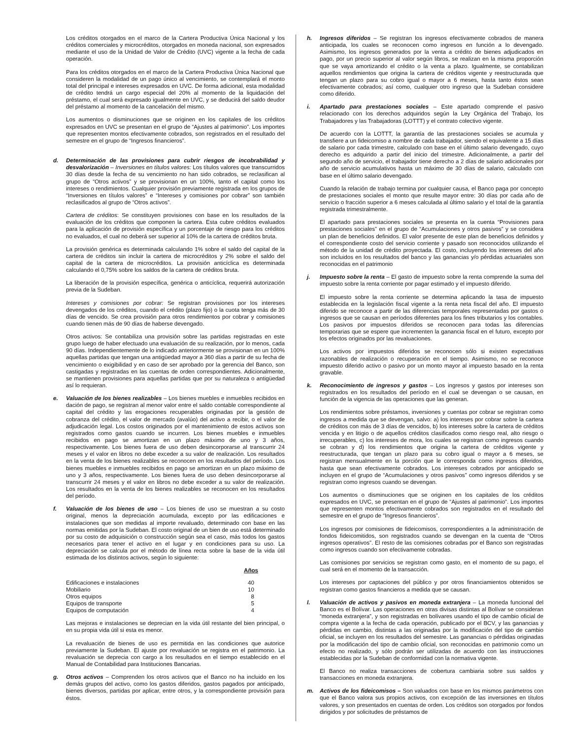Los créditos otorgados en el marco de la Cartera Productiva Única Nacional y los créditos comerciales y microcréditos, otorgados en moneda nacional, son expresados mediante el uso de la Unidad de Valor de Crédito (UVC) vigente a la fecha de cada operación.
Para los créditos otorgados en el marco de la Cartera Productiva Única Nacional que consideren la modalidad de un pago único al vencimiento, se contemplará el monto total del principal e intereses expresados en UVC. De forma adicional, esta modalidad de crédito tendrá un cargo especial del 20% al momento de la liquidación del préstamo, el cual será expresado igualmente en UVC, y se deducirá del saldo deudor del préstamo al momento de la cancelación del mismo.
Los aumentos o disminuciones que se originen en los capitales de los créditos expresados en UVC se presentan en el grupo de “Ajustes al patrimonio”. Los importes que representen montos efectivamente cobrados, son registrados en el resultado del semestre en el grupo de “Ingresos financieros”.
d. Determinación de las provisiones para cubrir riesgos de incobrabilidad y desvalorización – Inversiones en títulos valores: Los títulos valores que transcurridos 30 días desde la fecha de su vencimiento no han sido cobrados, se reclasifican al grupo de “Otros activos” y se provisionan en un 100%, tanto el capital como los intereses o rendimientos. Cualquier provisión previamente registrada en los grupos de “Inversiones en títulos valores” e “Intereses y comisiones por cobrar” son también reclasificados al grupo de “Otros activos”.
Cartera de créditos: Se constituyen provisiones con base en los resultados de la evaluación de los créditos que componen la cartera. Esta cubre créditos evaluados para la aplicación de provisión específica y un porcentaje de riesgo para los créditos no evaluados, el cual no deberá ser superior al 10% de la cartera de créditos bruta.
La provisión genérica es determinada calculando 1% sobre el saldo del capital de la cartera de créditos sin incluir la cartera de microcréditos y 2% sobre el saldo del capital de la cartera de microcréditos. La provisión anticíclica es determinada calculando el 0,75% sobre los saldos de la cartera de créditos bruta.
La liberación de la provisión específica, genérica o anticíclica, requerirá autorización previa de la Sudeban.
Intereses y comisiones por cobrar: Se registran provisiones por los intereses devengados de los créditos, cuando el crédito (plazo fijo) o la cuota tenga más de 30 días de vencido. Se crea provisión para otros rendimientos por cobrar y comisiones cuando tienen más de 90 días de haberse devengado.
Otros activos: Se contabiliza una provisión sobre las partidas registradas en este grupo luego de haber efectuado una evaluación de su realización, por lo menos, cada 90 días. Independientemente de lo indicado anteriormente se provisionan en un 100% aquellas partidas que tengan una antigüedad mayor a 360 días a partir de su fecha de vencimiento o exigibilidad y en caso de ser aprobado por la gerencia del Banco, son castigadas y registradas en las cuentas de orden correspondientes. Adicionalmente, se mantienen provisiones para aquellas partidas que por su naturaleza o antigüedad así lo requieran.
e. Valuación de los bienes realizables – Los bienes muebles e inmuebles recibidos en dación de pago, se registran al menor valor entre el saldo contable correspondiente al capital del crédito y las erogaciones recuperables originadas por la gestión de cobranza del crédito, el valor de mercado (avalúo) del activo a recibir, o el valor de adjudicación legal. Los costos originados por el mantenimiento de estos activos son registrados como gastos cuando se incurren. Los bienes muebles e inmuebles recibidos en pago se amortizan en un plazo máximo de uno y 3 años, respectivamente. Los bienes fuera de uso deben desincorporarse al transcurrir 24 meses y el valor en libros no debe exceder a su valor de realización. Los resultados en la venta de los bienes realizables se reconocen en los resultados del período. Los bienes muebles e inmuebles recibidos en pago se amortizan en un plazo máximo de uno y 3 años, respectivamente. Los bienes fuera de uso deben desincorporarse al transcurrir 24 meses y el valor en libros no debe exceder a su valor de realización. Los resultados en la venta de los bienes realizables se reconocen en los resultados del período.
f. Valuación de los bienes de uso – Los bienes de uso se muestran a su costo original, menos la depreciación acumulada, excepto por las edificaciones e instalaciones que son medidas al importe revaluado, determinado con base en las normas emitidas por la Sudeban. El costo original de un bien de uso está determinado por su costo de adquisición o construcción según sea el caso, más todos los gastos necesarios para tener el activo en el lugar y en condiciones para su uso. La depreciación se calcula por el método de línea recta sobre la base de la vida útil estimada de los distintos activos, según lo siguiente:
| | Años |
| --- | --- |
| Edificaciones e instalaciones | 40 |
| Mobiliario | 10 |
| Otros equipos | 8 |
| Equipos de transporte | 5 |
| Equipos de computación | 4 |
Las mejoras e instalaciones se deprecian en la vida útil restante del bien principal, o en su propia vida útil si esta es menor.
La revaluación de bienes de uso es permitida en las condiciones que autorice previamente la Sudeban. El ajuste por revaluación se registra en el patrimonio. La revaluación se deprecia con cargo a los resultados en el tiempo establecido en el Manual de Contabilidad para Instituciones Bancarias.
g. Otros activos – Comprenden los otros activos que el Banco no ha incluido en los demás grupos del activo, como los gastos diferidos, gastos pagados por anticipado, bienes diversos, partidas por aplicar, entre otros, y la correspondiente provisión para éstos.
h. Ingresos diferidos – Se registran los ingresos efectivamente cobrados de manera anticipada, los cuales se reconocen como ingresos en función a lo devengado. Asimismo, los ingresos generados por la venta a crédito de bienes adjudicados en pago, por un precio superior al valor según libros, se realizan en la misma proporción que se vaya amortizando el crédito o la venta a plazo. Igualmente, se contabilizan aquellos rendimientos que origina la cartera de créditos vigente y reestructurada que tengan un plazo para su cobro igual o mayor a 6 meses, hasta tanto éstos sean efectivamente cobrados; así como, cualquier otro ingreso que la Sudeban considere como diferido.
i. Apartado para prestaciones sociales – Este apartado comprende el pasivo relacionado con los derechos adquiridos según la Ley Orgánica del Trabajo, los Trabajadores y las Trabajadoras (LOTTT) y el contrato colectivo vigente.
De acuerdo con la LOTTT, la garantía de las prestaciones sociales se acumula y transfiere a un fideicomiso a nombre de cada trabajador, siendo el equivalente a 15 días de salario por cada trimestre, calculado con base en el último salario devengado, cuyo derecho es adquirido a partir del inicio del trimestre. Adicionalmente, a partir del segundo año de servicio, el trabajador tiene derecho a 2 días de salario adicionales por año de servicio acumulativos hasta un máximo de 30 días de salario, calculado con base en el último salario devengado.
Cuando la relación de trabajo termina por cualquier causa, el Banco paga por concepto de prestaciones sociales el monto que resulte mayor entre: 30 días por cada año de servicio o fracción superior a 6 meses calculada al último salario y el total de la garantía registrada trimestralmente.
El apartado para prestaciones sociales se presenta en la cuenta “Provisiones para prestaciones sociales” en el grupo de “Acumulaciones y otros pasivos” y se considera un plan de beneficios definidos. El valor presente de este plan de beneficios definidos y el correspondiente costo del servicio corriente y pasado son reconocidos utilizando el método de la unidad de crédito proyectada. El costo, incluyendo los intereses del año son incluidos en los resultados del banco y las ganancias y/o pérdidas actuariales son reconocidas en el patrimonio
j. Impuesto sobre la renta – El gasto de impuesto sobre la renta comprende la suma del impuesto sobre la renta corriente por pagar estimado y el impuesto diferido.
El impuesto sobre la renta corriente se determina aplicando la tasa de impuesto establecida en la legislación fiscal vigente a la renta neta fiscal del año. El impuesto diferido se reconoce a partir de las diferencias temporales representadas por gastos o ingresos que se causan en períodos diferentes para los fines tributarios y los contables. Los pasivos por impuestos diferidos se reconocen para todas las diferencias temporarias que se espere que incrementen la ganancia fiscal en el futuro, excepto por los efectos originados por las revaluaciones.
Los activos por impuestos diferidos se reconocen sólo si existen expectativas razonables de realización o recuperación en el tiempo. Asimismo, no se reconoce impuesto diferido activo o pasivo por un monto mayor al impuesto basado en la renta gravable.
k. Reconocimiento de ingresos y gastos – Los ingresos y gastos por intereses son registrados en los resultados del período en el cual se devengan o se causan, en función de la vigencia de las operaciones que las generan.
Los rendimientos sobre préstamos, inversiones y cuentas por cobrar se registran como ingresos a medida que se devengan, salvo: a) los intereses por cobrar sobre la cartera de créditos con más de 3 días de vencidos, b) los intereses sobre la cartera de créditos vencida y en litigio o de aquellos créditos clasificados como riesgo real, alto riesgo o irrecuperables, c) los intereses de mora, los cuales se registran como ingresos cuando se cobran y d) los rendimientos que origina la cartera de créditos vigente y reestructurada, que tengan un plazo para su cobro igual o mayor a 6 meses, se registran mensualmente en la porción que le corresponda como ingresos diferidos, hasta que sean efectivamente cobrados. Los intereses cobrados por anticipado se incluyen en el grupo de “Acumulaciones y otros pasivos” como ingresos diferidos y se registran como ingresos cuando se devengan.
Los aumentos o disminuciones que se originen en los capitales de los créditos expresados en UVC, se presentan en el grupo de “Ajustes al patrimonio”. Los importes que representen montos efectivamente cobrados son registrados en el resultado del semestre en el grupo de “Ingresos financieros”.
Los ingresos por comisiones de fideicomisos, correspondientes a la administración de fondos fideicomitidos, son registrados cuando se devengan en la cuenta de “Otros ingresos operativos”. El resto de las comisiones cobradas por el Banco son registradas como ingresos cuando son efectivamente cobradas.
Las comisiones por servicios se registran como gasto, en el momento de su pago, el cual será en el momento de la transacción.
Los intereses por captaciones del público y por otros financiamientos obtenidos se registran como gastos financieros a medida que se causan.
l. Valuación de activos y pasivos en moneda extranjera – La moneda funcional del Banco es el Bolívar. Las operaciones en otras divisas distintas al Bolívar se consideran “moneda extranjera”, y son registradas en bolívares usando el tipo de cambio oficial de compra vigente a la fecha de cada operación, publicado por el BCV, y las ganancias y pérdidas en cambio, distintas a las originadas por la modificación del tipo de cambio oficial, se incluyen en los resultados del semestre. Las ganancias o pérdidas originadas por la modificación del tipo de cambio oficial, son reconocidas en patrimonio como un efecto no realizado, y sólo podrán ser utilizadas de acuerdo con las instrucciones establecidas por la Sudeban de conformidad con la normativa vigente.
El Banco no realiza transacciones de cobertura cambiaria sobre sus saldos y transacciones en moneda extranjera.
m. Activos de los fideicomisos – Son valuados con base en los mismos parámetros con que el Banco valora sus propios activos, con excepción de las inversiones en títulos valores, y son presentados en cuentas de orden. Los créditos son otorgados por fondos dirigidos y por solicitudes de préstamos de